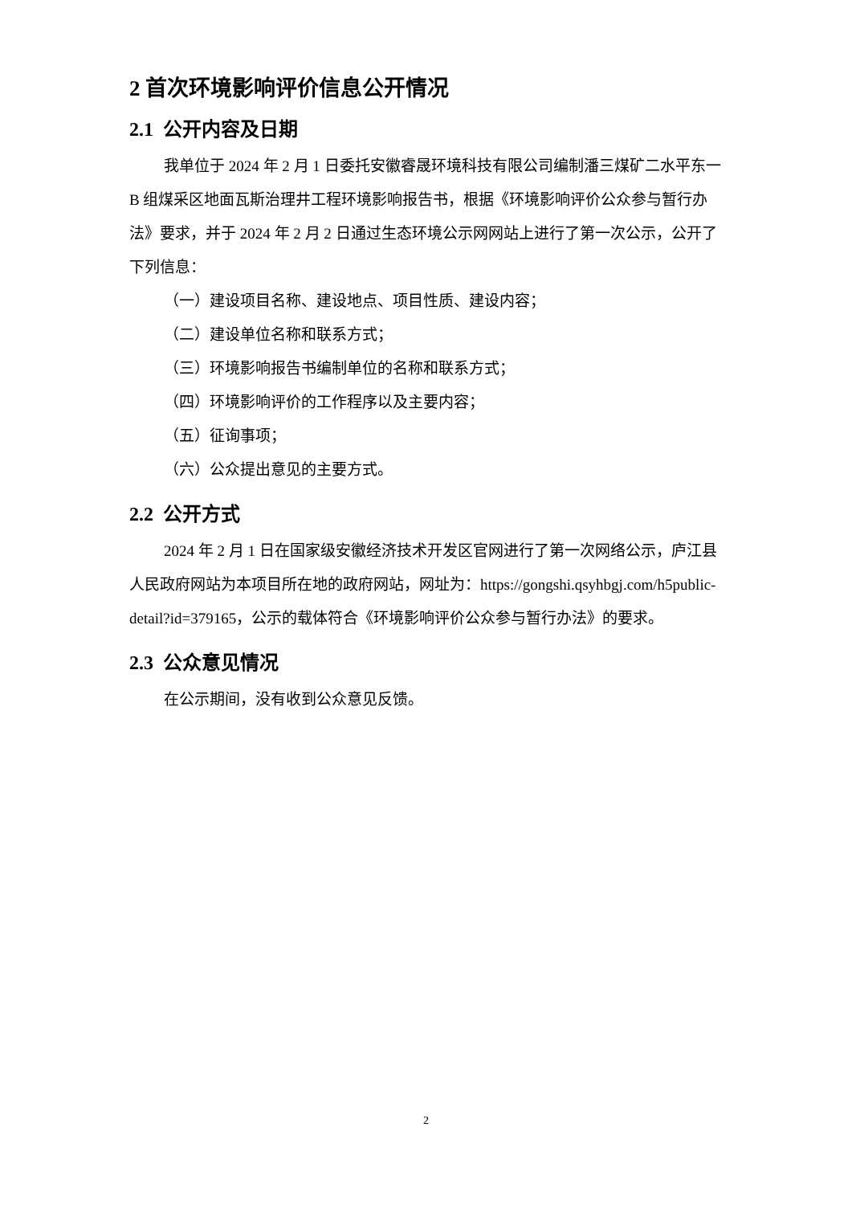2 首次环境影响评价信息公开情况
2.1 公开内容及日期
我单位于 2024 年 2 月 1 日委托安徽睿晟环境科技有限公司编制潘三煤矿二水平东一 B 组煤采区地面瓦斯治理井工程环境影响报告书，根据《环境影响评价公众参与暂行办法》要求，并于 2024 年 2 月 2 日通过生态环境公示网网站上进行了第一次公示，公开了下列信息：
（一）建设项目名称、建设地点、项目性质、建设内容；
（二）建设单位名称和联系方式；
（三）环境影响报告书编制单位的名称和联系方式；
（四）环境影响评价的工作程序以及主要内容；
（五）征询事项；
（六）公众提出意见的主要方式。
2.2 公开方式
2024 年 2 月 1 日在国家级安徽经济技术开发区官网进行了第一次网络公示，庐江县人民政府网站为本项目所在地的政府网站，网址为：https://gongshi.qsyhbgj.com/h5public-detail?id=379165，公示的载体符合《环境影响评价公众参与暂行办法》的要求。
2.3 公众意见情况
在公示期间，没有收到公众意见反馈。
2